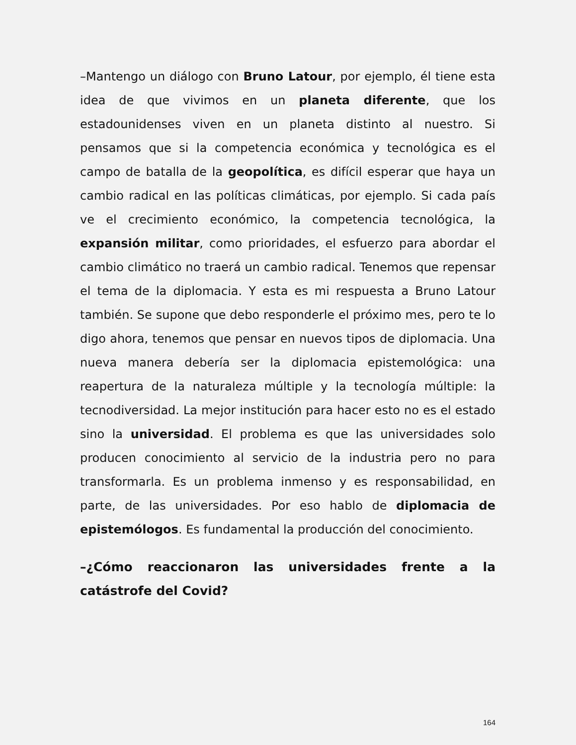–Mantengo un diálogo con Bruno Latour, por ejemplo, él tiene esta idea de que vivimos en un planeta diferente, que los estadounidenses viven en un planeta distinto al nuestro. Si pensamos que si la competencia económica y tecnológica es el campo de batalla de la geopolítica, es difícil esperar que haya un cambio radical en las políticas climáticas, por ejemplo. Si cada país ve el crecimiento económico, la competencia tecnológica, la expansión militar, como prioridades, el esfuerzo para abordar el cambio climático no traerá un cambio radical. Tenemos que repensar el tema de la diplomacia. Y esta es mi respuesta a Bruno Latour también. Se supone que debo responderle el próximo mes, pero te lo digo ahora, tenemos que pensar en nuevos tipos de diplomacia. Una nueva manera debería ser la diplomacia epistemológica: una reapertura de la naturaleza múltiple y la tecnología múltiple: la tecnodiversidad. La mejor institución para hacer esto no es el estado sino la universidad. El problema es que las universidades solo producen conocimiento al servicio de la industria pero no para transformarla. Es un problema inmenso y es responsabilidad, en parte, de las universidades. Por eso hablo de diplomacia de epistemólogos. Es fundamental la producción del conocimiento.
–¿Cómo reaccionaron las universidades frente a la catástrofe del Covid?
164